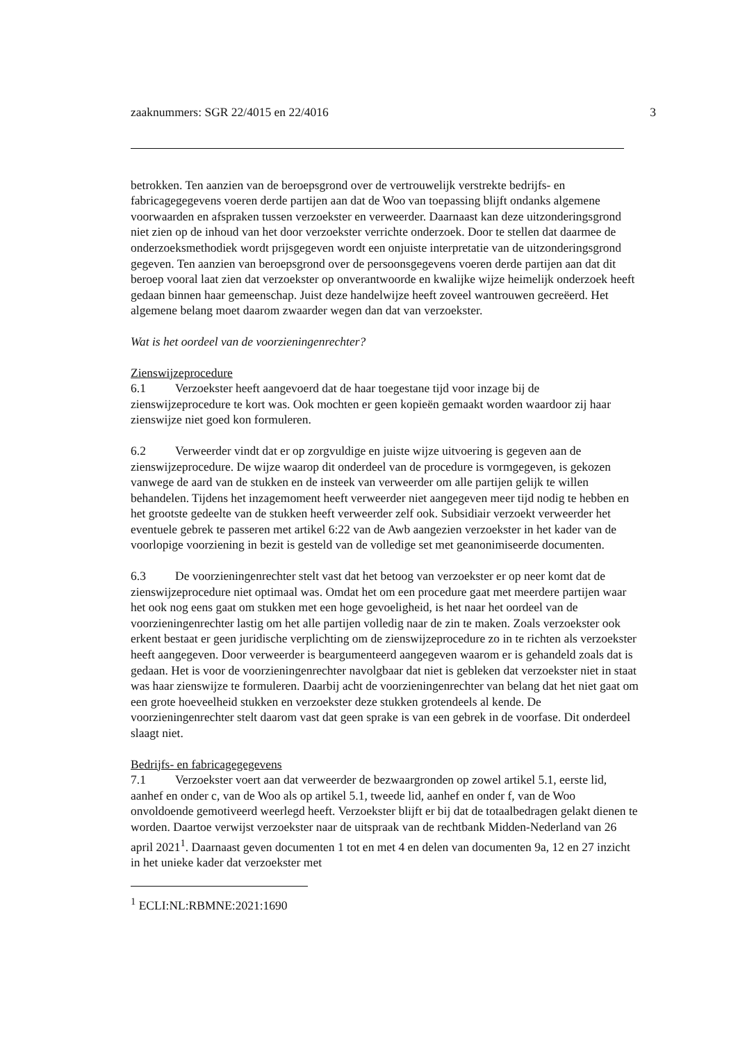zaaknummers: SGR 22/4015 en 22/4016 3
betrokken. Ten aanzien van de beroepsgrond over de vertrouwelijk verstrekte bedrijfs- en fabricagegegevens voeren derde partijen aan dat de Woo van toepassing blijft ondanks algemene voorwaarden en afspraken tussen verzoekster en verweerder. Daarnaast kan deze uitzonderingsgrond niet zien op de inhoud van het door verzoekster verrichte onderzoek. Door te stellen dat daarmee de onderzoeksmethodiek wordt prijsgegeven wordt een onjuiste interpretatie van de uitzonderingsgrond gegeven. Ten aanzien van beroepsgrond over de persoonsgegevens voeren derde partijen aan dat dit beroep vooral laat zien dat verzoekster op onverantwoorde en kwalijke wijze heimelijk onderzoek heeft gedaan binnen haar gemeenschap. Juist deze handelwijze heeft zoveel wantrouwen gecreëerd. Het algemene belang moet daarom zwaarder wegen dan dat van verzoekster.
Wat is het oordeel van de voorzieningenrechter?
Zienswijzeprocedure
6.1 Verzoekster heeft aangevoerd dat de haar toegestane tijd voor inzage bij de zienswijzeprocedure te kort was. Ook mochten er geen kopieën gemaakt worden waardoor zij haar zienswijze niet goed kon formuleren.
6.2 Verweerder vindt dat er op zorgvuldige en juiste wijze uitvoering is gegeven aan de zienswijzeprocedure. De wijze waarop dit onderdeel van de procedure is vormgegeven, is gekozen vanwege de aard van de stukken en de insteek van verweerder om alle partijen gelijk te willen behandelen. Tijdens het inzagemoment heeft verweerder niet aangegeven meer tijd nodig te hebben en het grootste gedeelte van de stukken heeft verweerder zelf ook. Subsidiair verzoekt verweerder het eventuele gebrek te passeren met artikel 6:22 van de Awb aangezien verzoekster in het kader van de voorlopige voorziening in bezit is gesteld van de volledige set met geanonimiseerde documenten.
6.3 De voorzieningenrechter stelt vast dat het betoog van verzoekster er op neer komt dat de zienswijzeprocedure niet optimaal was. Omdat het om een procedure gaat met meerdere partijen waar het ook nog eens gaat om stukken met een hoge gevoeligheid, is het naar het oordeel van de voorzieningenrechter lastig om het alle partijen volledig naar de zin te maken. Zoals verzoekster ook erkent bestaat er geen juridische verplichting om de zienswijzeprocedure zo in te richten als verzoekster heeft aangegeven. Door verweerder is beargumenteerd aangegeven waarom er is gehandeld zoals dat is gedaan. Het is voor de voorzieningenrechter navolgbaar dat niet is gebleken dat verzoekster niet in staat was haar zienswijze te formuleren. Daarbij acht de voorzieningenrechter van belang dat het niet gaat om een grote hoeveelheid stukken en verzoekster deze stukken grotendeels al kende. De voorzieningenrechter stelt daarom vast dat geen sprake is van een gebrek in de voorfase. Dit onderdeel slaagt niet.
Bedrijfs- en fabricagegegevens
7.1 Verzoekster voert aan dat verweerder de bezwaargronden op zowel artikel 5.1, eerste lid, aanhef en onder c, van de Woo als op artikel 5.1, tweede lid, aanhef en onder f, van de Woo onvoldoende gemotiveerd weerlegd heeft. Verzoekster blijft er bij dat de totaalbedragen gelakt dienen te worden. Daartoe verwijst verzoekster naar de uitspraak van de rechtbank Midden-Nederland van 26 april 2021<sup>1</sup>. Daarnaast geven documenten 1 tot en met 4 en delen van documenten 9a, 12 en 27 inzicht in het unieke kader dat verzoekster met
<sup>1</sup> ECLI:NL:RBMNE:2021:1690